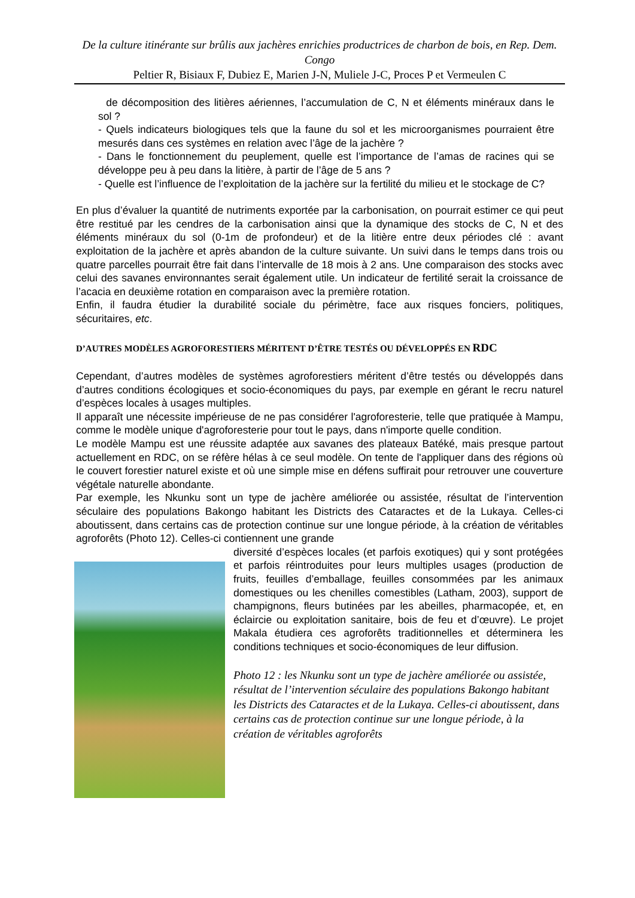De la culture itinérante sur brûlis aux jachères enrichies productrices de charbon de bois, en Rep. Dem. Congo
Peltier R, Bisiaux F, Dubiez E, Marien J-N, Muliele J-C, Proces P et Vermeulen C
de décomposition des litières aériennes, l’accumulation de C, N et éléments minéraux dans le sol ?
- Quels indicateurs biologiques tels que la faune du sol et les microorganismes pourraient être mesurés dans ces systèmes en relation avec l’âge de la jachère ?
- Dans le fonctionnement du peuplement, quelle est l’importance de l’amas de racines qui se développe peu à peu dans la litière, à partir de l’âge de 5 ans ?
- Quelle est l’influence de l’exploitation de la jachère sur la fertilité du milieu et le stockage de C?
En plus d’évaluer la quantité de nutriments exportée par la carbonisation, on pourrait estimer ce qui peut être restitué par les cendres de la carbonisation ainsi que la dynamique des stocks de C, N et des éléments minéraux du sol (0-1m de profondeur) et de la litière entre deux périodes clé : avant exploitation de la jachère et après abandon de la culture suivante. Un suivi dans le temps dans trois ou quatre parcelles pourrait être fait dans l’intervalle de 18 mois à 2 ans. Une comparaison des stocks avec celui des savanes environnantes serait également utile. Un indicateur de fertilité serait la croissance de l’acacia en deuxième rotation en comparaison avec la première rotation.
Enfin, il faudra étudier la durabilité sociale du périmètre, face aux risques fonciers, politiques, sécuritaires, etc.
D’AUTRES MODÈLES AGROFORESTIERS MÉRITENT D’ÊTRE TESTÉS OU DÉVELOPPÉS EN RDC
Cependant, d’autres modèles de systèmes agroforestiers méritent d’être testés ou développés dans d’autres conditions écologiques et socio-économiques du pays, par exemple en gérant le recru naturel d’espèces locales à usages multiples.
Il apparaît une nécessite impérieuse de ne pas considérer l'agroforesterie, telle que pratiquée à Mampu, comme le modèle unique d'agroforesterie pour tout le pays, dans n'importe quelle condition.
Le modèle Mampu est une réussite adaptée aux savanes des plateaux Batéké, mais presque partout actuellement en RDC, on se réfère hélas à ce seul modèle. On tente de l'appliquer dans des régions où le couvert forestier naturel existe et où une simple mise en défens suffirait pour retrouver une couverture végétale naturelle abondante.
Par exemple, les Nkunku sont un type de jachère améliorée ou assistée, résultat de l’intervention séculaire des populations Bakongo habitant les Districts des Cataractes et de la Lukaya. Celles-ci aboutissent, dans certains cas de protection continue sur une longue période, à la création de véritables agroforêts (Photo 12). Celles-ci contiennent une grande
diversité d’espèces locales (et parfois exotiques) qui y sont protégées et parfois réintroduites pour leurs multiples usages (production de fruits, feuilles d’emballage, feuilles consommées par les animaux domestiques ou les chenilles comestibles (Latham, 2003), support de champignons, fleurs butinées par les abeilles, pharmacopée, et, en éclaircie ou exploitation sanitaire, bois de feu et d’œuvre). Le projet Makala étudiera ces agroforêts traditionnelles et déterminera les conditions techniques et socio-économiques de leur diffusion.
Photo 12 : les Nkunku sont un type de jachère améliorée ou assistée, résultat de l’intervention séculaire des populations Bakongo habitant les Districts des Cataractes et de la Lukaya. Celles-ci aboutissent, dans certains cas de protection continue sur une longue période, à la création de véritables agroforêts